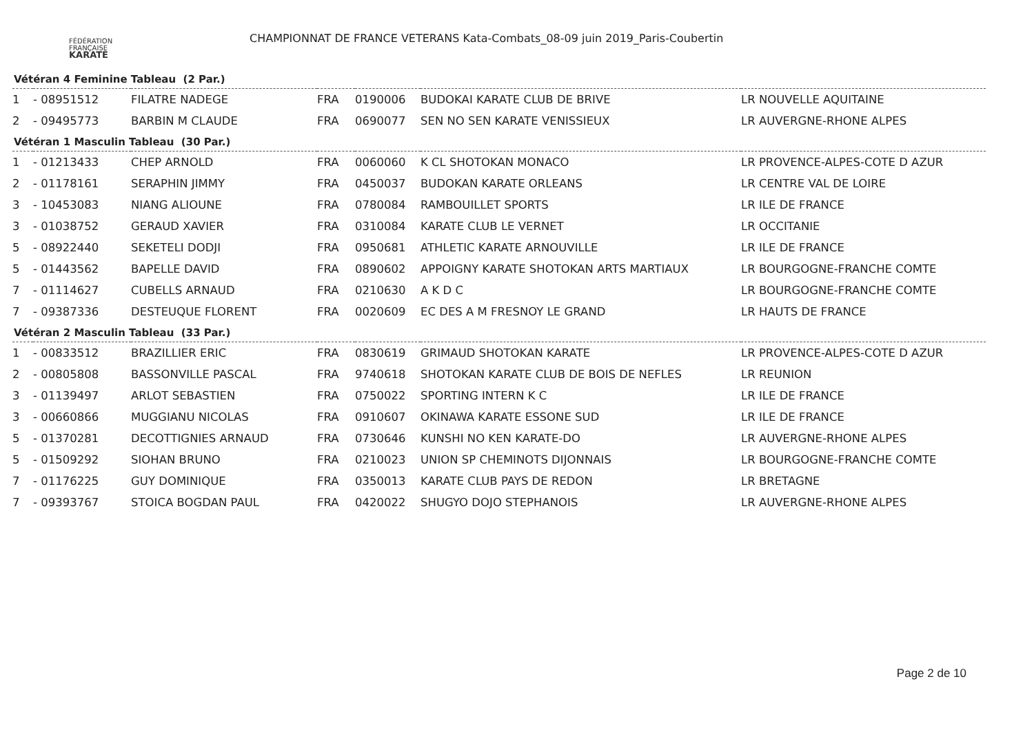FÉDÉRATION
FRANÇAISE
KARATÉ
CHAMPIONNAT DE FRANCE VETERANS Kata-Combats_08-09 juin 2019_Paris-Coubertin
Vétéran 4 Feminine Tableau (2 Par.)
| 1 | - 08951512 | FILATRE NADEGE | FRA | 0190006 | BUDOKAI KARATE CLUB DE BRIVE | LR NOUVELLE AQUITAINE |
| 2 | - 09495773 | BARBIN M CLAUDE | FRA | 0690077 | SEN NO SEN KARATE VENISSIEUX | LR AUVERGNE-RHONE ALPES |
Vétéran 1 Masculin Tableau (30 Par.)
| 1 | - 01213433 | CHEP ARNOLD | FRA | 0060060 | K CL SHOTOKAN MONACO | LR PROVENCE-ALPES-COTE D AZUR |
| 2 | - 01178161 | SERAPHIN JIMMY | FRA | 0450037 | BUDOKAN KARATE ORLEANS | LR CENTRE VAL DE LOIRE |
| 3 | - 10453083 | NIANG ALIOUNE | FRA | 0780084 | RAMBOUILLET SPORTS | LR ILE DE FRANCE |
| 3 | - 01038752 | GERAUD XAVIER | FRA | 0310084 | KARATE CLUB LE VERNET | LR OCCITANIE |
| 5 | - 08922440 | SEKETELI DODJI | FRA | 0950681 | ATHLETIC KARATE ARNOUVILLE | LR ILE DE FRANCE |
| 5 | - 01443562 | BAPELLE DAVID | FRA | 0890602 | APPOIGNY KARATE SHOTOKAN ARTS MARTIAUX | LR BOURGOGNE-FRANCHE COMTE |
| 7 | - 01114627 | CUBELLS ARNAUD | FRA | 0210630 | A K D C | LR BOURGOGNE-FRANCHE COMTE |
| 7 | - 09387336 | DESTEUQUE FLORENT | FRA | 0020609 | EC DES A M FRESNOY LE GRAND | LR HAUTS DE FRANCE |
Vétéran 2 Masculin Tableau (33 Par.)
| 1 | - 00833512 | BRAZILLIER ERIC | FRA | 0830619 | GRIMAUD SHOTOKAN KARATE | LR PROVENCE-ALPES-COTE D AZUR |
| 2 | - 00805808 | BASSONVILLE PASCAL | FRA | 9740618 | SHOTOKAN KARATE CLUB DE BOIS DE NEFLES | LR REUNION |
| 3 | - 01139497 | ARLOT SEBASTIEN | FRA | 0750022 | SPORTING INTERN K C | LR ILE DE FRANCE |
| 3 | - 00660866 | MUGGIANU NICOLAS | FRA | 0910607 | OKINAWA KARATE ESSONE SUD | LR ILE DE FRANCE |
| 5 | - 01370281 | DECOTTIGNIES ARNAUD | FRA | 0730646 | KUNSHI NO KEN KARATE-DO | LR AUVERGNE-RHONE ALPES |
| 5 | - 01509292 | SIOHAN BRUNO | FRA | 0210023 | UNION SP CHEMINOTS DIJONNAIS | LR BOURGOGNE-FRANCHE COMTE |
| 7 | - 01176225 | GUY DOMINIQUE | FRA | 0350013 | KARATE CLUB PAYS DE REDON | LR BRETAGNE |
| 7 | - 09393767 | STOICA BOGDAN PAUL | FRA | 0420022 | SHUGYO DOJO STEPHANOIS | LR AUVERGNE-RHONE ALPES |
Page 2 de 10